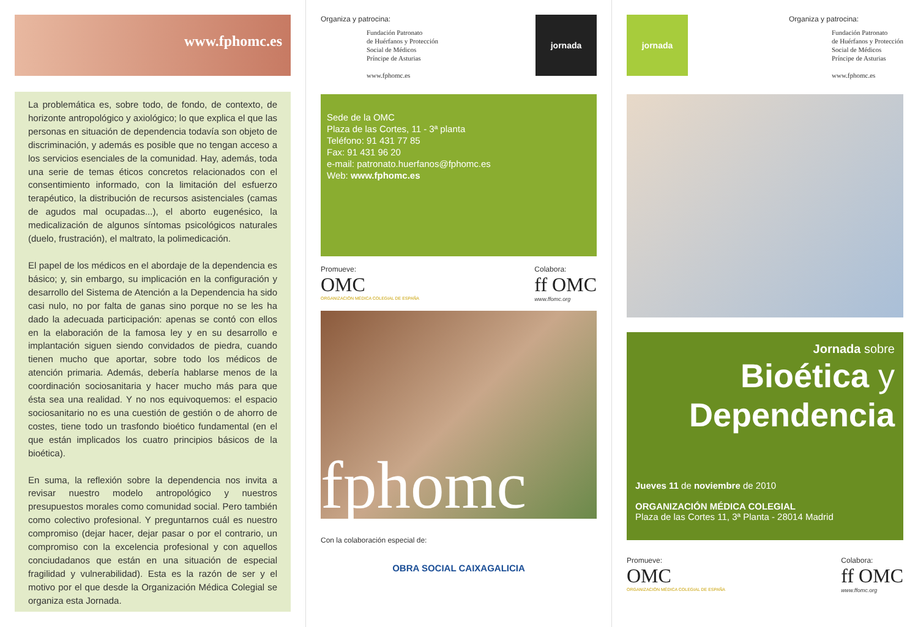www.fphomc.es
La problemática es, sobre todo, de fondo, de contexto, de horizonte antropológico y axiológico; lo que explica el que las personas en situación de dependencia todavía son objeto de discriminación, y además es posible que no tengan acceso a los servicios esenciales de la comunidad. Hay, además, toda una serie de temas éticos concretos relacionados con el consentimiento informado, con la limitación del esfuerzo terapéutico, la distribución de recursos asistenciales (camas de agudos mal ocupadas...), el aborto eugenésico, la medicalización de algunos síntomas psicológicos naturales (duelo, frustración), el maltrato, la polimedicación.
El papel de los médicos en el abordaje de la dependencia es básico; y, sin embargo, su implicación en la configuración y desarrollo del Sistema de Atención a la Dependencia ha sido casi nulo, no por falta de ganas sino porque no se les ha dado la adecuada participación: apenas se contó con ellos en la elaboración de la famosa ley y en su desarrollo e implantación siguen siendo convidados de piedra, cuando tienen mucho que aportar, sobre todo los médicos de atención primaria. Además, debería hablarse menos de la coordinación sociosanitaria y hacer mucho más para que ésta sea una realidad. Y no nos equivoquemos: el espacio sociosanitario no es una cuestión de gestión o de ahorro de costes, tiene todo un trasfondo bioético fundamental (en el que están implicados los cuatro principios básicos de la bioética).
En suma, la reflexión sobre la dependencia nos invita a revisar nuestro modelo antropológico y nuestros presupuestos morales como comunidad social. Pero también como colectivo profesional. Y preguntarnos cuál es nuestro compromiso (dejar hacer, dejar pasar o por el contrario, un compromiso con la excelencia profesional y con aquellos conciudadanos que están en una situación de especial fragilidad y vulnerabilidad). Esta es la razón de ser y el motivo por el que desde la Organización Médica Colegial se organiza esta Jornada.
Organiza y patrocina:
Fundación Patronato
de Huérfanos y Protección
Social de Médicos
Príncipe de Asturias
www.fphomc.es
jornada
Sede de la OMC
Plaza de las Cortes, 11 - 3ª planta
Teléfono: 91 431 77 85
Fax: 91 431 96 20
e-mail: patronato.huerfanos@fphomc.es
Web: www.fphomc.es
Promueve:
OMC
ORGANIZACIÓN MÉDICA COLEGIAL DE ESPAÑA
Colabora:
ff OMC
www.ffomc.org
fphomc
Con la colaboración especial de:
OBRA SOCIAL CAIXAGALICIA
jornada
Organiza y patrocina:
Fundación Patronato
de Huérfanos y Protección
Social de Médicos
Príncipe de Asturias
www.fphomc.es
Jornada sobre
Bioética y
Dependencia
Jueves 11 de noviembre de 2010
ORGANIZACIÓN MÉDICA COLEGIAL
Plaza de las Cortes 11, 3ª Planta - 28014 Madrid
Promueve:
OMC
ORGANIZACIÓN MÉDICA COLEGIAL DE ESPAÑA
Colabora:
ff OMC
www.ffomc.org